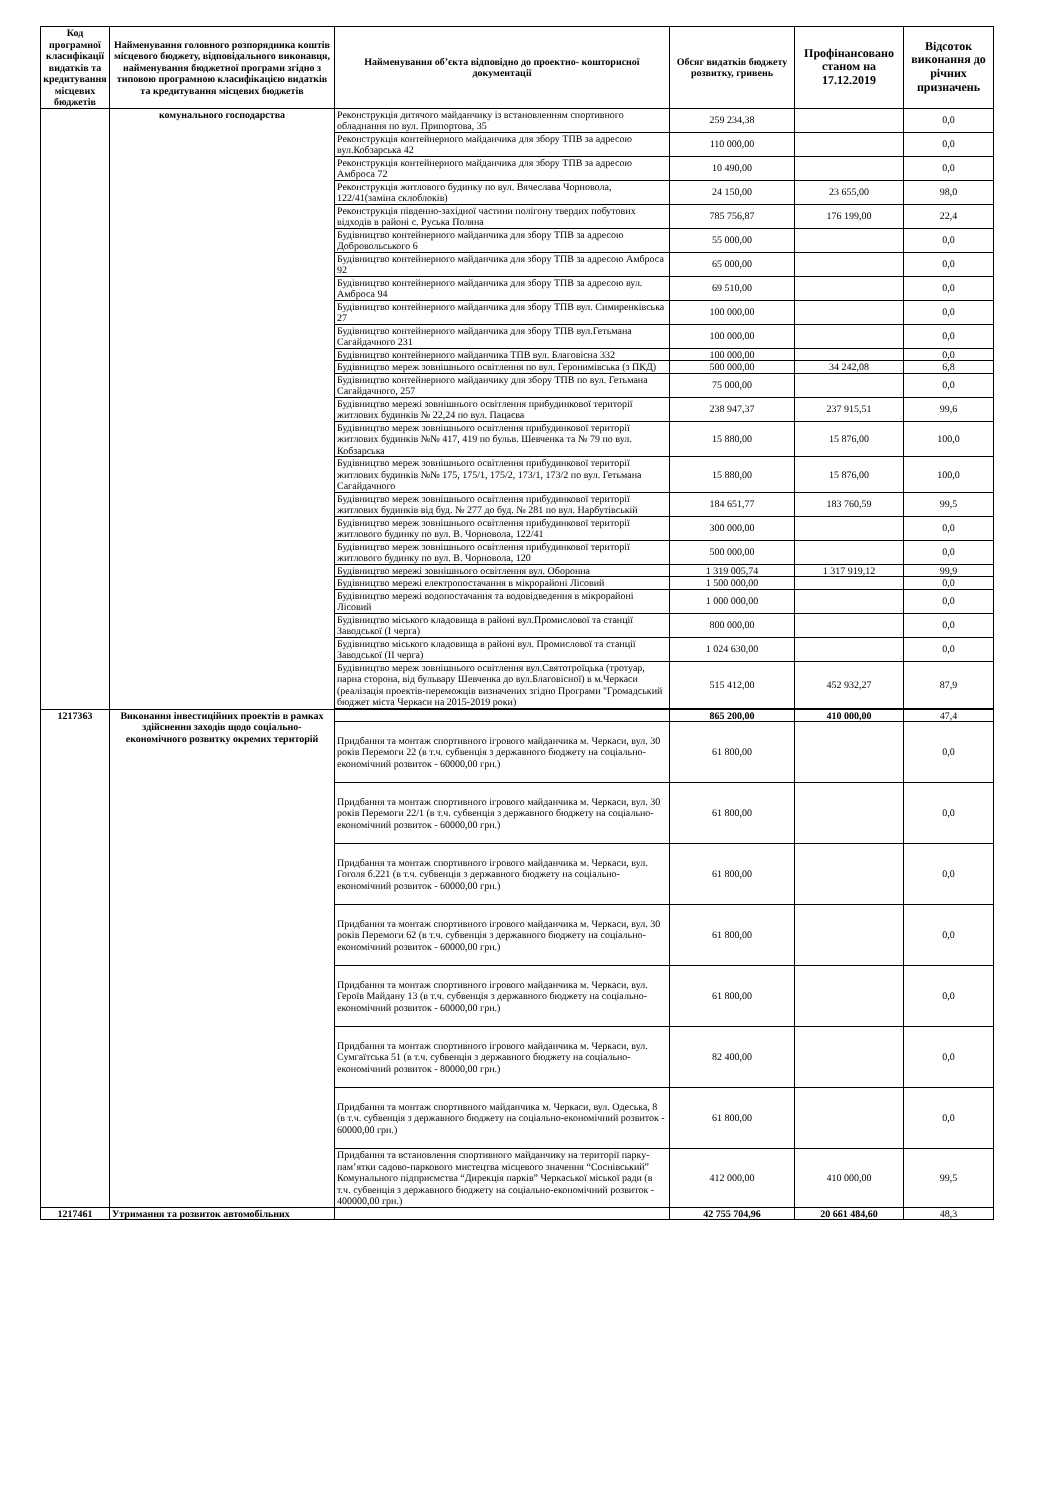| Код програмної класифікації видатків та кредитування місцевих бюджетів | Найменування головного розпорядника коштів місцевого бюджету, відповідального виконавця, найменування бюджетної програми згідно з типовою програмною класифікацією видатків та кредитування місцевих бюджетів | Найменування об’єкта відповідно до проектно- кошторисної документації | Обсяг видатків бюджету розвитку, гривень | Профінансовано станом на 17.12.2019 | Відсоток виконання до річних призначень |
| --- | --- | --- | --- | --- | --- |
| | комунального господарства | Реконструкція дитячого майданчику із встановленням спортивного обладнання по вул. Припортова, 35 | 259 234,38 | | 0,0 |
| | | Реконструкція контейнерного майданчика для збору ТПВ за адресою вул.Кобзарська 42 | 110 000,00 | | 0,0 |
| | | Реконструкція контейнерного майданчика для збору ТПВ за адресою Амброса 72 | 10 490,00 | | 0,0 |
| | | Реконструкція житлового будинку по вул. Вячеслава Чорновола, 122/41(заміна склоблоків) | 24 150,00 | 23 655,00 | 98,0 |
| | | Реконструкція південно-західної частини полігону твердих побутових відходів в районі с. Руська Поляна | 785 756,87 | 176 199,00 | 22,4 |
| | | Будівництво контейнерного майданчика для збору ТПВ за адресою Добровольського 6 | 55 000,00 | | 0,0 |
| | | Будівництво контейнерного майданчика для збору ТПВ за адресою Амброса 92 | 65 000,00 | | 0,0 |
| | | Будівництво контейнерного майданчика для збору ТПВ за адресою вул. Амброса 94 | 69 510,00 | | 0,0 |
| | | Будівництво контейнерного майданчика для збору ТПВ вул. Симиренківська 27 | 100 000,00 | | 0,0 |
| | | Будівництво контейнерного майданчика для збору ТПВ вул.Гетьмана Сагайдачного 231 | 100 000,00 | | 0,0 |
| | | Будівництво контейнерного майданчика ТПВ вул. Благовісна 332 | 100 000,00 | | 0,0 |
| | | Будівництво мереж зовнішнього освітлення по вул. Геронимівська (з ПКД) | 500 000,00 | 34 242,08 | 6,8 |
| | | Будівництво контейнерного майданчику для збору ТПВ по вул. Гетьмана Сагайдачного, 257 | 75 000,00 | | 0,0 |
| | | Будівництво мережі зовнішнього освітлення прибудинкової території житлових будинків № 22,24 по вул. Пацаєва | 238 947,37 | 237 915,51 | 99,6 |
| | | Будівництво мереж зовнішнього освітлення прибудинкової території житлових будинків №№ 417, 419 по бульв. Шевченка та № 79 по вул. Кобзарська | 15 880,00 | 15 876,00 | 100,0 |
| | | Будівництво мереж зовнішнього освітлення прибудинкової території житлових будинків №№ 175, 175/1, 175/2, 173/1, 173/2 по вул. Гетьмана Сагайдачного | 15 880,00 | 15 876,00 | 100,0 |
| | | Будівництво мереж зовнішнього освітлення прибудинкової території житлових будинків від буд. № 277 до буд. № 281 по вул. Нарбутівській | 184 651,77 | 183 760,59 | 99,5 |
| | | Будівництво мереж зовнішнього освітлення прибудинкової території житлового будинку по вул. В. Чорновола, 122/41 | 300 000,00 | | 0,0 |
| | | Будівництво мереж зовнішнього освітлення прибудинкової території житлового будинку по вул. В. Чорновола, 120 | 500 000,00 | | 0,0 |
| | | Будівництво мережі зовнішнього освітлення вул. Оборонна | 1 319 005,74 | 1 317 919,12 | 99,9 |
| | | Будівництво мережі електропостачання в мікрорайоні Лісовий | 1 500 000,00 | | 0,0 |
| | | Будівництво мережі водопостачання та водовідведення в мікрорайоні Лісовий | 1 000 000,00 | | 0,0 |
| | | Будівництво міського кладовища в районі вул.Промислової та станції Заводської (І черга) | 800 000,00 | | 0,0 |
| | | Будівництво міського кладовища в районі вул. Промислової та станції Заводської (ІІ черга) | 1 024 630,00 | | 0,0 |
| | | Будівництво мереж зовнішнього освітлення вул.Святотроїцька (тротуар, парна сторона, від бульвару Шевченка до вул.Благовісної) в м.Черкаси (реалізація проектів-переможців визначених згідно Програми "Громадський бюджет міста Черкаси на 2015-2019 роки) | 515 412,00 | 452 932,27 | 87,9 |
| 1217363 | Виконання інвестиційних проектів в рамках здійснення заходів щодо соціально-економічного розвитку окремих територій | | 865 200,00 | 410 000,00 | 47,4 |
| | | Придбання та монтаж спортивного ігрового майданчика м. Черкаси, вул. 30 років Перемоги 22 (в т.ч. субвенція з державного бюджету на соціально-економічний розвиток - 60000,00 грн.) | 61 800,00 | | 0,0 |
| | | Придбання та монтаж спортивного ігрового майданчика м. Черкаси, вул. 30 років Перемоги 22/1 (в т.ч. субвенція з державного бюджету на соціально-економічний розвиток - 60000,00 грн.) | 61 800,00 | | 0,0 |
| | | Придбання та монтаж спортивного ігрового майданчика м. Черкаси, вул. Гоголя б.221 (в т.ч. субвенція з державного бюджету на соціально-економічний розвиток - 60000,00 грн.) | 61 800,00 | | 0,0 |
| | | Придбання та монтаж спортивного ігрового майданчика м. Черкаси, вул. 30 років Перемоги 62 (в т.ч. субвенція з державного бюджету на соціально-економічний розвиток - 60000,00 грн.) | 61 800,00 | | 0,0 |
| | | Придбання та монтаж спортивного ігрового майданчика м. Черкаси, вул. Героїв Майдану 13 (в т.ч. субвенція з державного бюджету на соціально-економічний розвиток - 60000,00 грн.) | 61 800,00 | | 0,0 |
| | | Придбання та монтаж спортивного ігрового майданчика м. Черкаси, вул. Сумгаїтська 51 (в т.ч. субвенція з державного бюджету на соціально-економічний розвиток - 80000,00 грн.) | 82 400,00 | | 0,0 |
| | | Придбання та монтаж спортивного майданчика м. Черкаси, вул. Одеська, 8 (в т.ч. субвенція з державного бюджету на соціально-економічний розвиток - 60000,00 грн.) | 61 800,00 | | 0,0 |
| | | Придбання та встановлення спортивного майданчику на території парку-пам’ятки садово-паркового мистецтва місцевого значення “Соснівський” Комунального підприємства “Дирекція парків” Черкаської міської ради (в т.ч. субвенція з державного бюджету на соціально-економічний розвиток - 400000,00 грн.) | 412 000,00 | 410 000,00 | 99,5 |
| 1217461 | Утримання та розвиток автомобільних | | 42 755 704,96 | 20 661 484,60 | 48,3 |